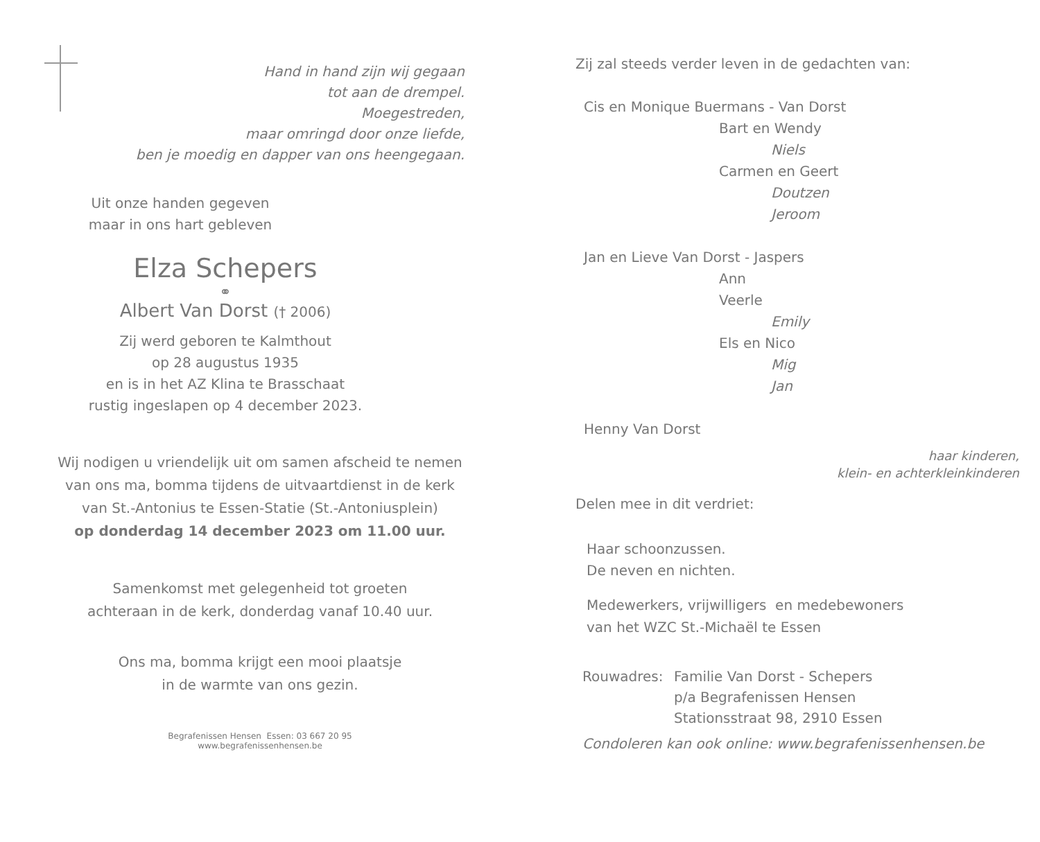Hand in hand zijn wij gegaan
tot aan de drempel.
Moegestreden,
maar omringd door onze liefde,
ben je moedig en dapper van ons heengegaan.
Uit onze handen gegeven
maar in ons hart gebleven
Elza Schepers
⚭
Albert Van Dorst († 2006)
Zij werd geboren te Kalmthout
op 28 augustus 1935
en is in het AZ Klina te Brasschaat
rustig ingeslapen op 4 december 2023.
Wij nodigen u vriendelijk uit om samen afscheid te nemen
van ons ma, bomma tijdens de uitvaartdienst in de kerk
van St.-Antonius te Essen-Statie (St.-Antoniusplein)
op donderdag 14 december 2023 om 11.00 uur.
Samenkomst met gelegenheid tot groeten
achteraan in de kerk, donderdag vanaf 10.40 uur.
Ons ma, bomma krijgt een mooi plaatsje
in de warmte van ons gezin.
Begrafenissen Hensen Essen: 03 667 20 95
www.begrafenissenhensen.be
Zij zal steeds verder leven in de gedachten van:
Cis en Monique Buermans - Van Dorst
Bart en Wendy
Niels
Carmen en Geert
Doutzen
Jeroom
Jan en Lieve Van Dorst - Jaspers
Ann
Veerle
Emily
Els en Nico
Mig
Jan
Henny Van Dorst
haar kinderen,
klein- en achterkleinkinderen
Delen mee in dit verdriet:
Haar schoonzussen.
De neven en nichten.
Medewerkers, vrijwilligers en medebewoners
van het WZC St.-Michaël te Essen
Rouwadres: Familie Van Dorst - Schepers
p/a Begrafenissen Hensen
Stationsstraat 98, 2910 Essen
Condoleren kan ook online: www.begrafenissenhensen.be